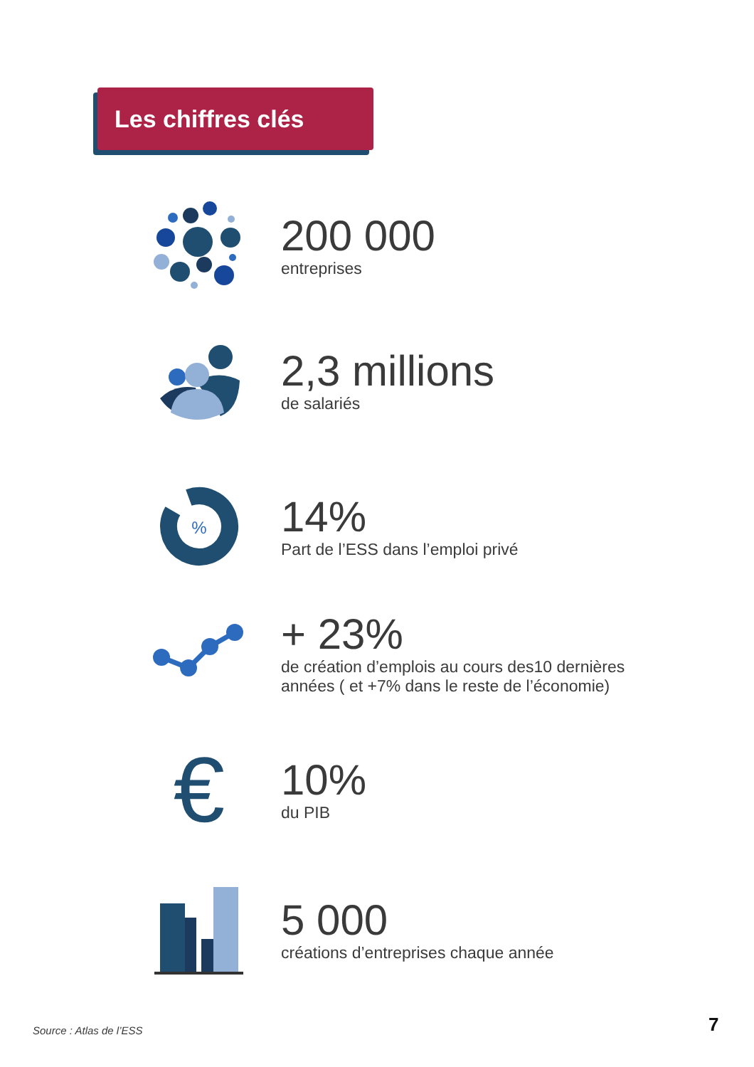Les chiffres clés
200 000
entreprises
2,3 millions
de salariés
%
14%
Part de l’ESS dans l’emploi privé
+ 23%
de création d’emplois au cours des10 dernières
années ( et +7% dans le reste de l’économie)
€
10%
du PIB
5 000
créations d’entreprises chaque année
Source : Atlas de l’ESS 7